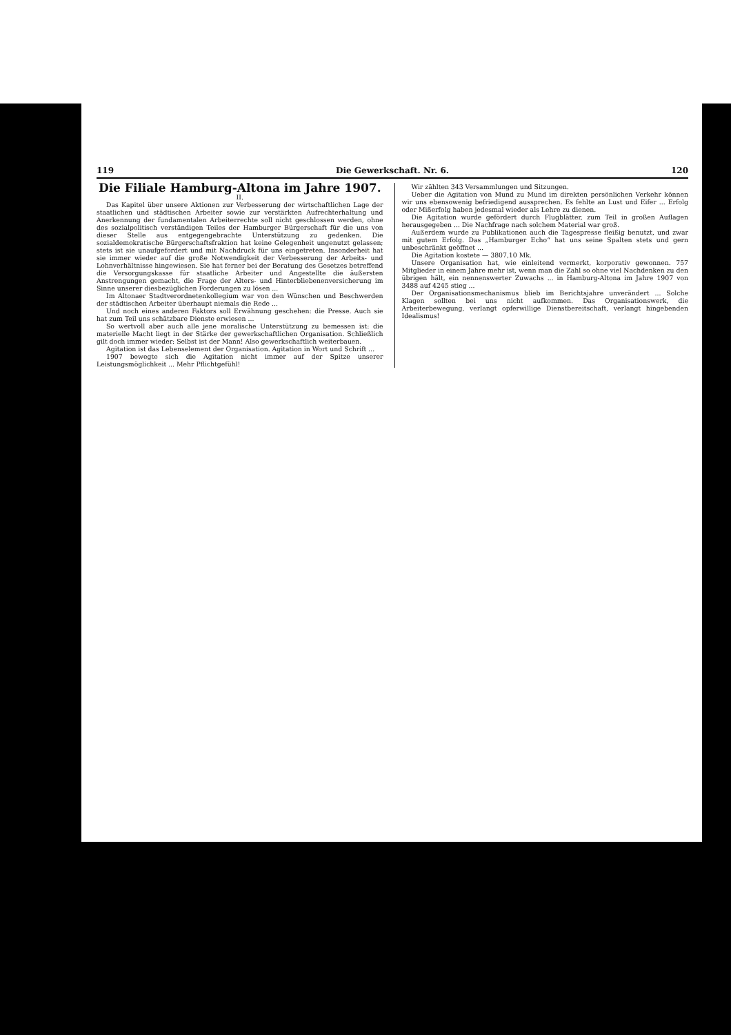119 Die Gewerkschaft. Nr. 6. 120
Die Filiale Hamburg-Altona im Jahre 1907.
II.
Das Kapitel über unsere Aktionen zur Verbesserung der wirtschaftlichen Lage der staatlichen und städtischen Arbeiter sowie zur verstärkten Aufrechterhaltung und Anerkennung der fundamentalen Arbeiterrechte soll nicht geschlossen werden, ohne des sozialpolitisch verständigen Teiles der Hamburger Bürgerschaft für die uns von dieser Stelle aus entgegengebrachte Unterstützung zu gedenken. Die sozialdemokratische Bürgerschaftsfraktion hat keine Gelegenheit ungenutzt gelassen; stets ist sie unaufgefordert und mit Nachdruck für uns eingetreten. Insonderheit hat sie immer wieder auf die große Notwendigkeit der Verbesserung der Arbeits- und Lohnverhältnisse hingewiesen. Sie hat ferner bei der Beratung des Gesetzes betreffend die Versorgungskasse für staatliche Arbeiter und Angestellte die äußersten Anstrengungen gemacht, die Frage der Alters- und Hinterbliebenenversicherung im Sinne unserer diesbezüglichen Forderungen zu lösen ...
Im Altonaer Stadtverordnetenkollegium war von den Wünschen und Beschwerden der städtischen Arbeiter überhaupt niemals die Rede ...
Und noch eines anderen Faktors soll Erwähnung geschehen: die Presse. Auch sie hat zum Teil uns schätzbare Dienste erwiesen ...
So wertvoll aber auch alle jene moralische Unterstützung zu bemessen ist: die materielle Macht liegt in der Stärke der gewerkschaftlichen Organisation. Schließlich gilt doch immer wieder: Selbst ist der Mann! Also gewerkschaftlich weiterbauen.
Agitation ist das Lebenselement der Organisation. Agitation in Wort und Schrift ...
1907 bewegte sich die Agitation nicht immer auf der Spitze unserer Leistungsmöglichkeit ... Mehr Pflichtgefühl!
Wir zählten 343 Versammlungen und Sitzungen.
Ueber die Agitation von Mund zu Mund im direkten persönlichen Verkehr können wir uns ebensowenig befriedigend aussprechen. Es fehlte an Lust und Eifer ... Erfolg oder Mißerfolg haben jedesmal wieder als Lehre zu dienen.
Die Agitation wurde gefördert durch Flugblätter, zum Teil in großen Auflagen herausgegeben ... Die Nachfrage nach solchem Material war groß.
Außerdem wurde zu Publikationen auch die Tagespresse fleißig benutzt, und zwar mit gutem Erfolg. Das „Hamburger Echo“ hat uns seine Spalten stets und gern unbeschränkt geöffnet ...
Die Agitation kostete — 3807,10 Mk.
Unsere Organisation hat, wie einleitend vermerkt, korporativ gewonnen. 757 Mitglieder in einem Jahre mehr ist, wenn man die Zahl so ohne viel Nachdenken zu den übrigen hält, ein nennenswerter Zuwachs ... in Hamburg-Altona im Jahre 1907 von 3488 auf 4245 stieg ...
Der Organisationsmechanismus blieb im Berichtsjahre unverändert ... Solche Klagen sollten bei uns nicht aufkommen. Das Organisationswerk, die Arbeiterbewegung, verlangt opferwillige Dienstbereitschaft, verlangt hingebenden Idealismus!